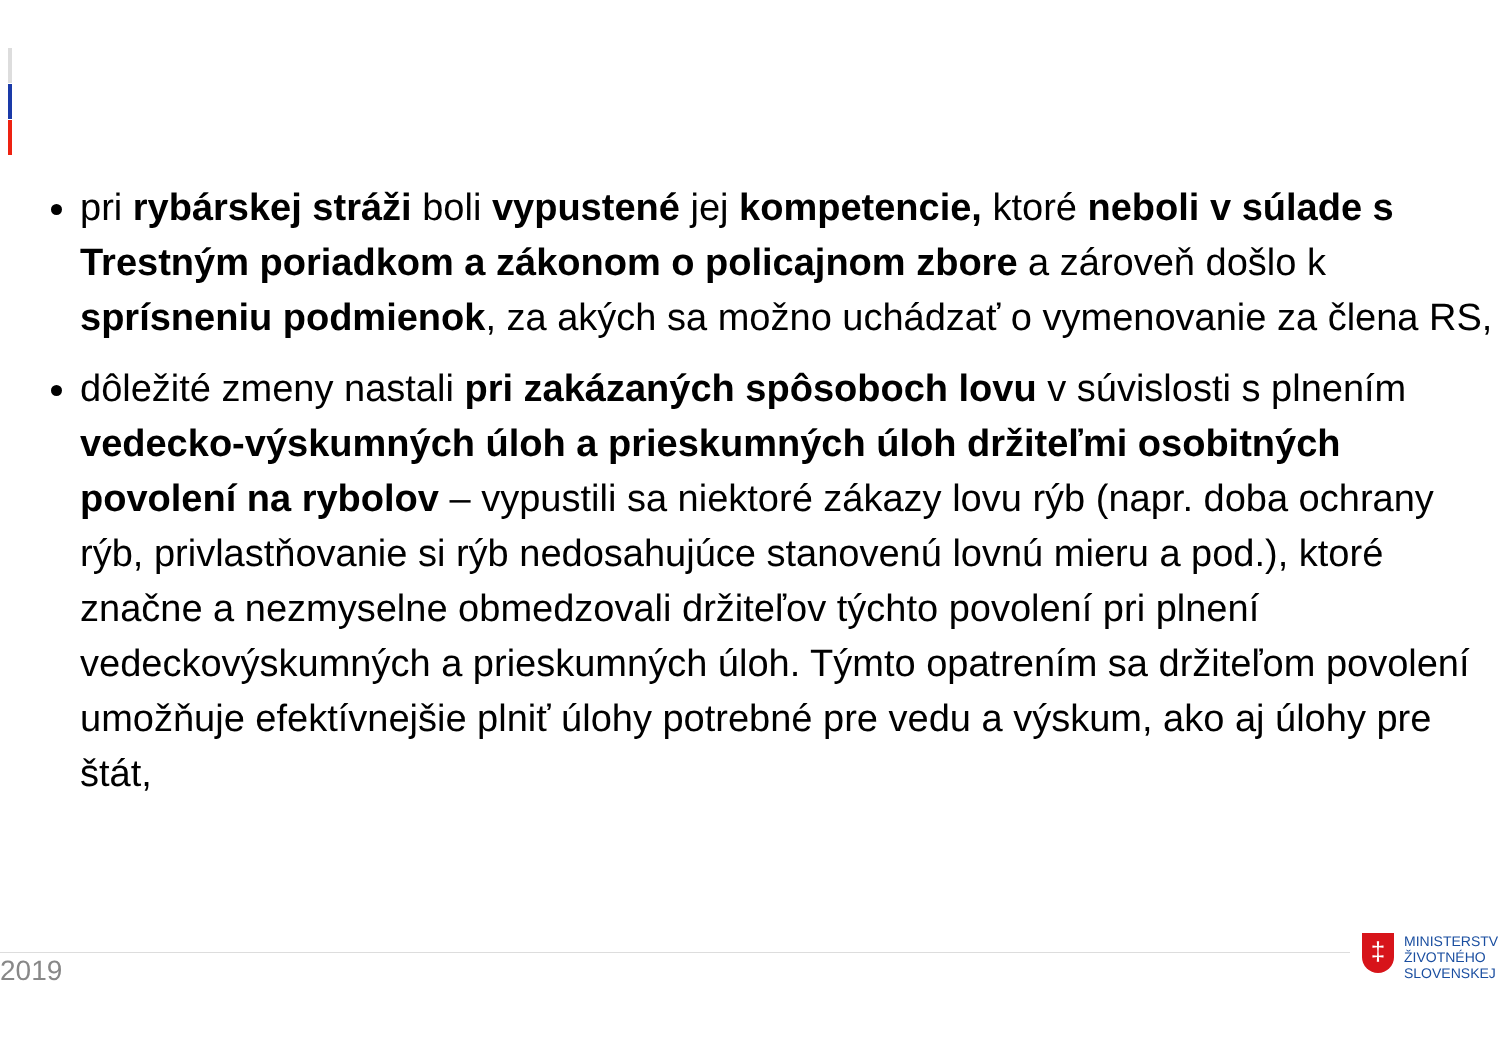pri rybárskej stráži boli vypustené jej kompetencie, ktoré neboli v súlade s Trestným poriadkom a zákonom o policajnom zbore a zároveň došlo k sprísneniu podmienok, za akých sa možno uchádzať o vymenovanie za člena RS,
dôležité zmeny nastali pri zakázaných spôsoboch lovu v súvislosti s plnením vedecko-výskumných úloh a prieskumných úloh držiteľmi osobitných povolení na rybolov – vypustili sa niektoré zákazy lovu rýb (napr. doba ochrany rýb, privlastňovanie si rýb nedosahujúce stanovenú lovnú mieru a pod.), ktoré značne a nezmyselne obmedzovali držiteľov týchto povolení pri plnení vedeckovýskumných a prieskumných úloh. Týmto opatrením sa držiteľom povolení umožňuje efektívnejšie plniť úlohy potrebné pre vedu a výskum, ako aj úlohy pre štát,
2019
‡
MINISTERSTV
ŽIVOTNÉHO
SLOVENSKEJ